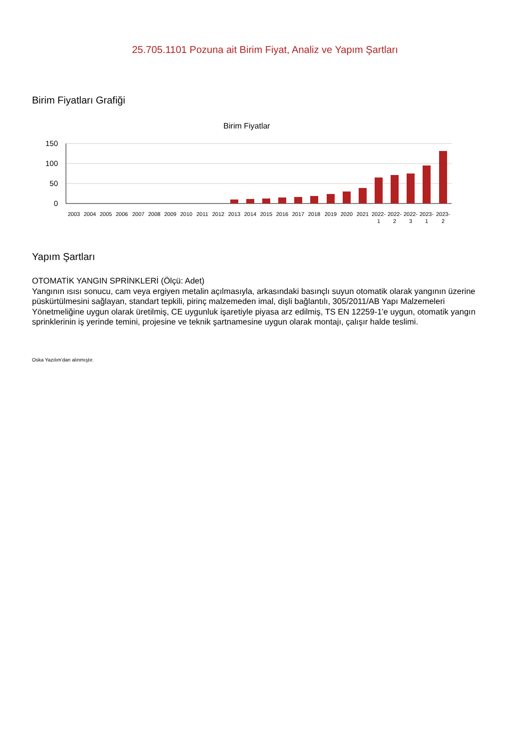25.705.1101 Pozuna ait Birim Fiyat, Analiz ve Yapım Şartları
Birim Fiyatları Grafiği
Birim Fiyatlar
150
100
50
0
2003
2004
2005
2006
2007
2008
2009
2010
2011
2012
2013
2014
2015
2016
2017
2018
2019
2020
2021
2022-
1
2022-
2
2022-
3
2023-
1
2023-
2
Yapım Şartları
OTOMATİK YANGIN SPRİNKLERİ (Ölçü: Adet)
Yangının ısısı sonucu, cam veya ergiyen metalin açılmasıyla, arkasındaki basınçlı suyun otomatik olarak yangının üzerine püskürtülmesini sağlayan, standart tepkili, pirinç malzemeden imal, dişli bağlantılı, 305/2011/AB Yapı Malzemeleri Yönetmeliğine uygun olarak üretilmiş, CE uygunluk işaretiyle piyasa arz edilmiş, TS EN 12259-1'e uygun, otomatik yangın sprinklerinin iş yerinde temini, projesine ve teknik şartnamesine uygun olarak montajı, çalışır halde teslimi.
Oska Yazılım'dan alınmıştır.